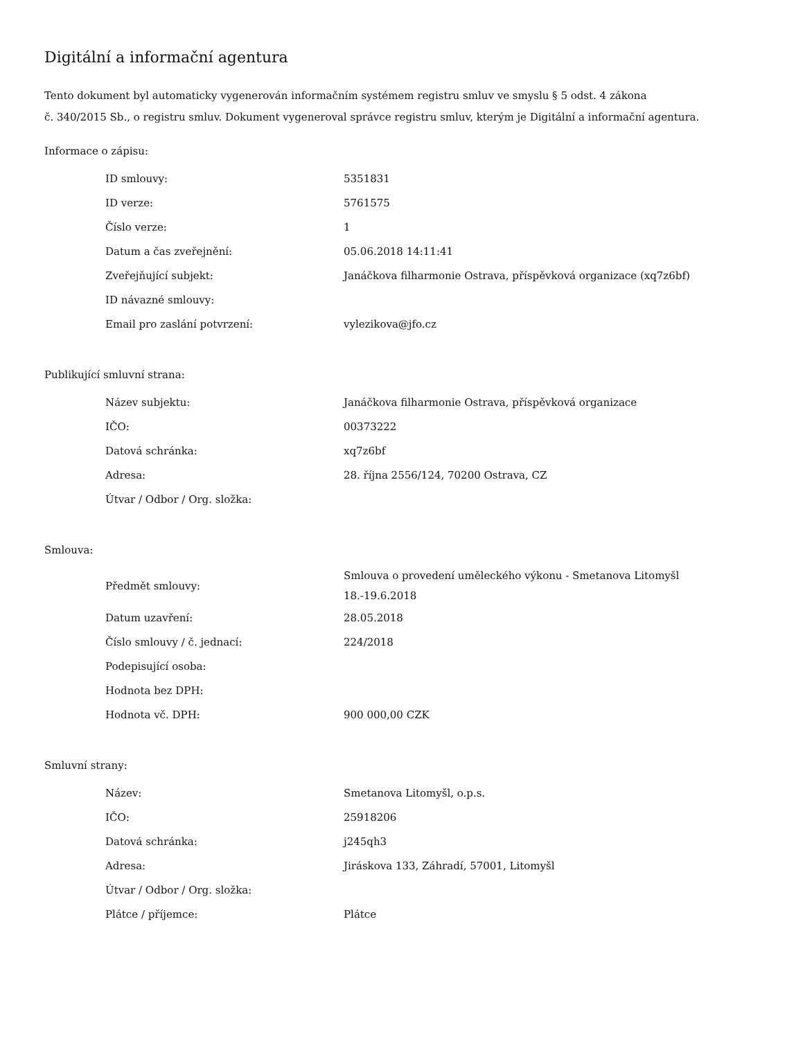Digitální a informační agentura
Tento dokument byl automaticky vygenerován informačním systémem registru smluv ve smyslu § 5 odst. 4 zákona
č. 340/2015 Sb., o registru smluv. Dokument vygeneroval správce registru smluv, kterým je Digitální a informační agentura.
Informace o zápisu:
| ID smlouvy: | 5351831 |
| ID verze: | 5761575 |
| Číslo verze: | 1 |
| Datum a čas zveřejnění: | 05.06.2018 14:11:41 |
| Zveřejňující subjekt: | Janáčkova filharmonie Ostrava, příspěvková organizace (xq7z6bf) |
| ID návazné smlouvy: | |
| Email pro zaslání potvrzení: | vylezikova@jfo.cz |
Publikující smluvní strana:
| Název subjektu: | Janáčkova filharmonie Ostrava, příspěvková organizace |
| IČO: | 00373222 |
| Datová schránka: | xq7z6bf |
| Adresa: | 28. října 2556/124, 70200 Ostrava, CZ |
| Útvar / Odbor / Org. složka: | |
Smlouva:
| Předmět smlouvy: | Smlouva o provedení uměleckého výkonu - Smetanova Litomyšl 18.-19.6.2018 |
| Datum uzavření: | 28.05.2018 |
| Číslo smlouvy / č. jednací: | 224/2018 |
| Podepisující osoba: | |
| Hodnota bez DPH: | |
| Hodnota vč. DPH: | 900 000,00 CZK |
Smluvní strany:
| Název: | Smetanova Litomyšl, o.p.s. |
| IČO: | 25918206 |
| Datová schránka: | j245qh3 |
| Adresa: | Jiráskova 133, Záhradí, 57001, Litomyšl |
| Útvar / Odbor / Org. složka: | |
| Plátce / příjemce: | Plátce |